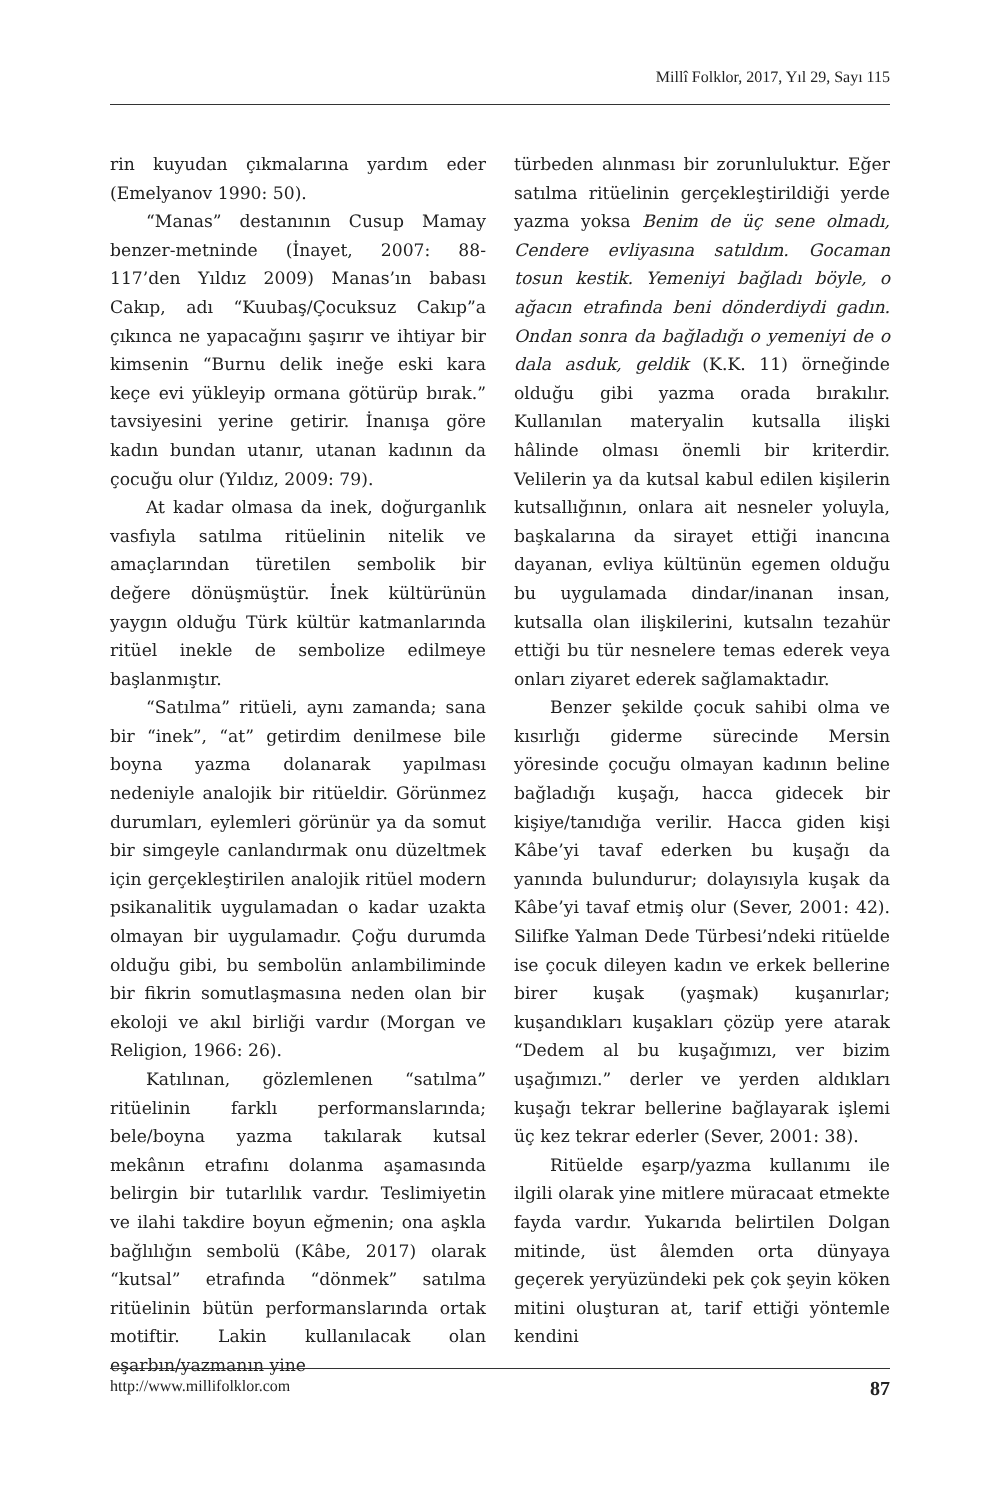Millî Folklor, 2017, Yıl 29, Sayı 115
rin kuyudan çıkmalarına yardım eder (Emelyanov 1990: 50).
“Manas” destanının Cusup Mamay benzer-metninde (İnayet, 2007: 88-117’den Yıldız 2009) Manas’ın babası Cakıp, adı “Kuubaş/Çocuksuz Cakıp”a çıkınca ne yapacağını şaşırır ve ihtiyar bir kimsenin “Burnu delik ineğe eski kara keçe evi yükleyip ormana götürüp bırak.” tavsiyesini yerine getirir. İnanışa göre kadın bundan utanır, utanan kadının da çocuğu olur (Yıldız, 2009: 79).
At kadar olmasa da inek, doğurganlık vasfıyla satılma ritüelinin nitelik ve amaçlarından türetilen sembolik bir değere dönüşmüştür. İnek kültürünün yaygın olduğu Türk kültür katmanlarında ritüel inekle de sembolize edilmeye başlanmıştır.
“Satılma” ritüeli, aynı zamanda; sana bir “inek”, “at” getirdim denilmese bile boyna yazma dolanarak yapılması nedeniyle analojik bir ritüeldir. Görünmez durumları, eylemleri görünür ya da somut bir simgeyle canlandırmak onu düzeltmek için gerçekleştirilen analojik ritüel modern psikanalitik uygulamadan o kadar uzakta olmayan bir uygulamadır. Çoğu durumda olduğu gibi, bu sembolün anlambiliminde bir fikrin somutlaşmasına neden olan bir ekoloji ve akıl birliği vardır (Morgan ve Religion, 1966: 26).
Katılınan, gözlemlenen “satılma” ritüelinin farklı performanslarında; bele/boyna yazma takılarak kutsal mekânın etrafını dolanma aşamasında belirgin bir tutarlılık vardır. Teslimiyetin ve ilahi takdire boyun eğmenin; ona aşkla bağlılığın sembolü (Kâbe, 2017) olarak “kutsal” etrafında “dönmek” satılma ritüelinin bütün performanslarında ortak motiftir. Lakin kullanılacak olan eşarbın/yazmanın yine
türbeden alınması bir zorunluluktur. Eğer satılma ritüelinin gerçekleştirildiği yerde yazma yoksa Benim de üç sene olmadı, Cendere evliyasına satıldım. Gocaman tosun kestik. Yemeniyi bağladı böyle, o ağacın etrafında beni dönderdiydi gadın. Ondan sonra da bağladığı o yemeniyi de o dala asduk, geldik (K.K. 11) örneğinde olduğu gibi yazma orada bırakılır. Kullanılan materyalin kutsalla ilişki hâlinde olması önemli bir kriterdir. Velilerin ya da kutsal kabul edilen kişilerin kutsallığının, onlara ait nesneler yoluyla, başkalarına da sirayet ettiği inancına dayanan, evliya kültünün egemen olduğu bu uygulamada dindar/inanan insan, kutsalla olan ilişkilerini, kutsalın tezahür ettiği bu tür nesnelere temas ederek veya onları ziyaret ederek sağlamaktadır.
Benzer şekilde çocuk sahibi olma ve kısırlığı giderme sürecinde Mersin yöresinde çocuğu olmayan kadının beline bağladığı kuşağı, hacca gidecek bir kişiye/tanıdığa verilir. Hacca giden kişi Kâbe’yi tavaf ederken bu kuşağı da yanında bulundurur; dolayısıyla kuşak da Kâbe’yi tavaf etmiş olur (Sever, 2001: 42). Silifke Yalman Dede Türbesi’ndeki ritüelde ise çocuk dileyen kadın ve erkek bellerine birer kuşak (yaşmak) kuşanırlar; kuşandıkları kuşakları çözüp yere atarak “Dedem al bu kuşağımızı, ver bizim uşağımızı.” derler ve yerden aldıkları kuşağı tekrar bellerine bağlayarak işlemi üç kez tekrar ederler (Sever, 2001: 38).
Ritüelde eşarp/yazma kullanımı ile ilgili olarak yine mitlere müracaat etmekte fayda vardır. Yukarıda belirtilen Dolgan mitinde, üst âlemden orta dünyaya geçerek yeryüzündeki pek çok şeyin köken mitini oluşturan at, tarif ettiği yöntemle kendini
http://www.millifolklor.com 87